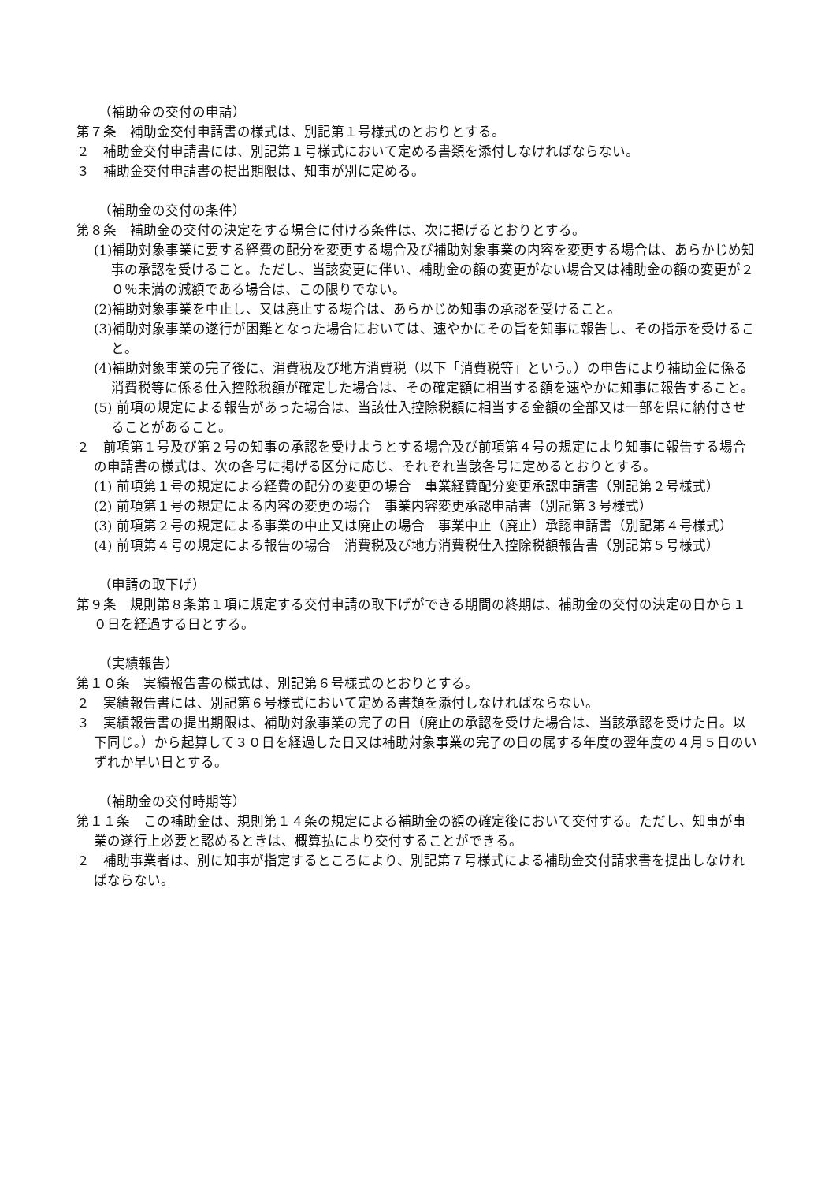（補助金の交付の申請）
第７条　補助金交付申請書の様式は、別記第１号様式のとおりとする。
２　補助金交付申請書には、別記第１号様式において定める書類を添付しなければならない。
３　補助金交付申請書の提出期限は、知事が別に定める。
（補助金の交付の条件）
第８条　補助金の交付の決定をする場合に付ける条件は、次に掲げるとおりとする。
(1)補助対象事業に要する経費の配分を変更する場合及び補助対象事業の内容を変更する場合は、あらかじめ知事の承認を受けること。ただし、当該変更に伴い、補助金の額の変更がない場合又は補助金の額の変更が２０％未満の減額である場合は、この限りでない。
(2)補助対象事業を中止し、又は廃止する場合は、あらかじめ知事の承認を受けること。
(3)補助対象事業の遂行が困難となった場合においては、速やかにその旨を知事に報告し、その指示を受けること。
(4)補助対象事業の完了後に、消費税及び地方消費税（以下「消費税等」という。）の申告により補助金に係る消費税等に係る仕入控除税額が確定した場合は、その確定額に相当する額を速やかに知事に報告すること。
(5) 前項の規定による報告があった場合は、当該仕入控除税額に相当する金額の全部又は一部を県に納付させることがあること。
２　前項第１号及び第２号の知事の承認を受けようとする場合及び前項第４号の規定により知事に報告する場合の申請書の様式は、次の各号に掲げる区分に応じ、それぞれ当該各号に定めるとおりとする。
(1) 前項第１号の規定による経費の配分の変更の場合　事業経費配分変更承認申請書（別記第２号様式）
(2) 前項第１号の規定による内容の変更の場合　事業内容変更承認申請書（別記第３号様式）
(3) 前項第２号の規定による事業の中止又は廃止の場合　事業中止（廃止）承認申請書（別記第４号様式）
(4) 前項第４号の規定による報告の場合　消費税及び地方消費税仕入控除税額報告書（別記第５号様式）
（申請の取下げ）
第９条　規則第８条第１項に規定する交付申請の取下げができる期間の終期は、補助金の交付の決定の日から１０日を経過する日とする。
（実績報告）
第１０条　実績報告書の様式は、別記第６号様式のとおりとする。
２　実績報告書には、別記第６号様式において定める書類を添付しなければならない。
３　実績報告書の提出期限は、補助対象事業の完了の日（廃止の承認を受けた場合は、当該承認を受けた日。以下同じ。）から起算して３０日を経過した日又は補助対象事業の完了の日の属する年度の翌年度の４月５日のいずれか早い日とする。
（補助金の交付時期等）
第１１条　この補助金は、規則第１４条の規定による補助金の額の確定後において交付する。ただし、知事が事業の遂行上必要と認めるときは、概算払により交付することができる。
２　補助事業者は、別に知事が指定するところにより、別記第７号様式による補助金交付請求書を提出しなければならない。